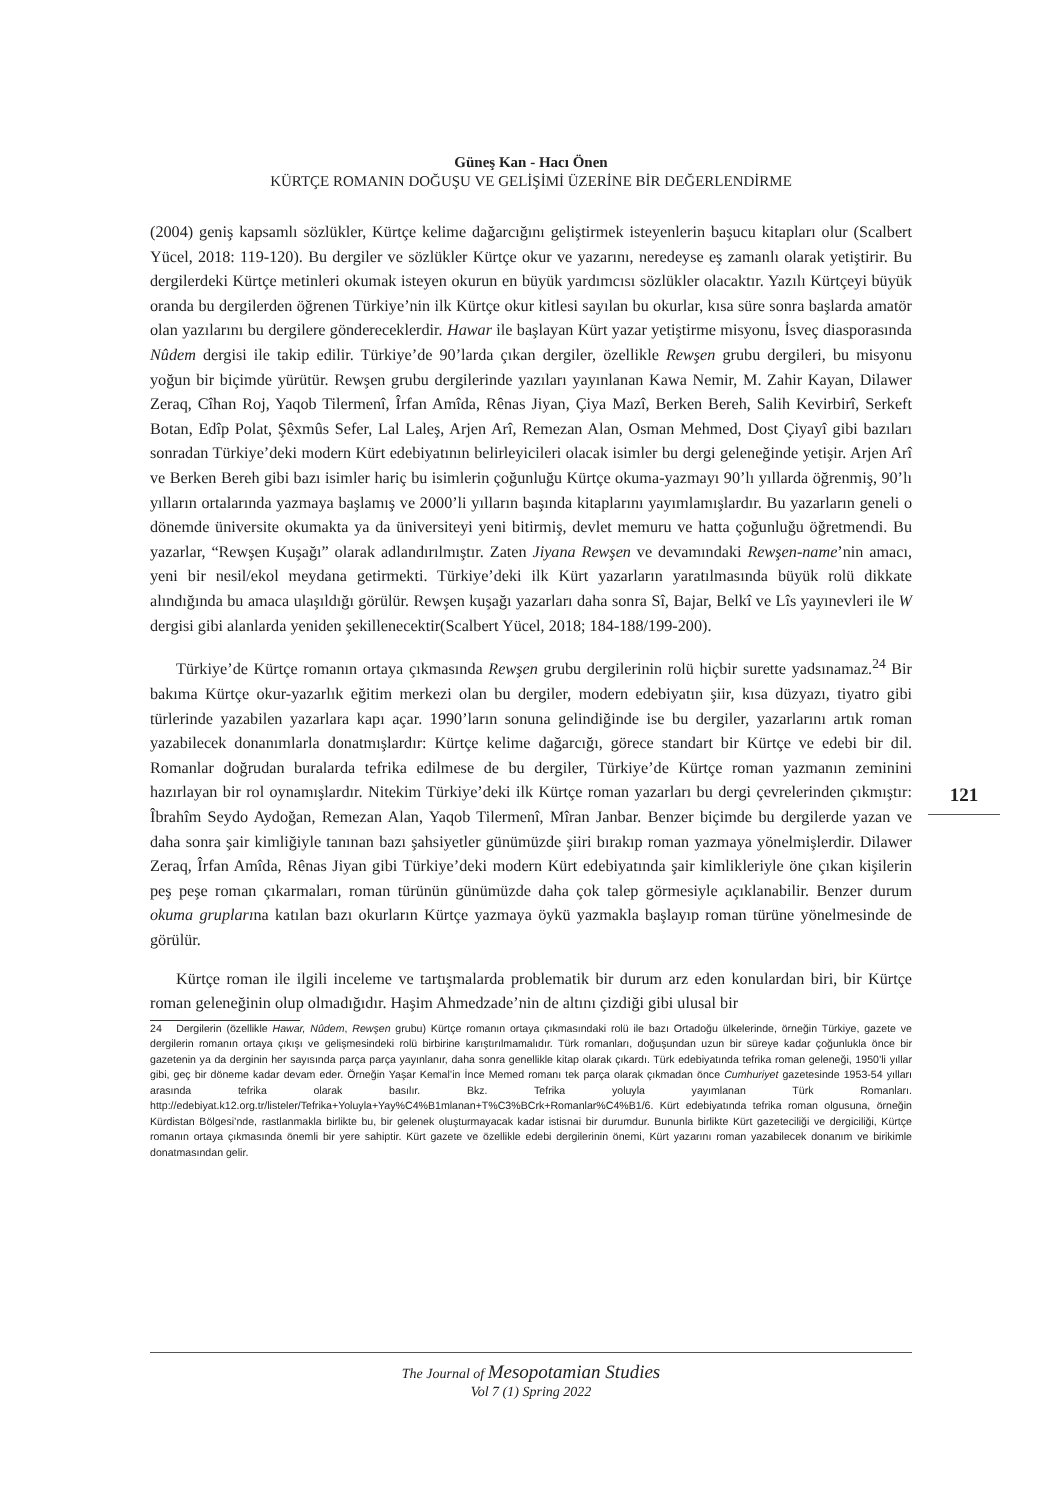Güneş Kan - Hacı Önen
KÜRTÇE ROMANIN DOĞUŞU VE GELİŞİMİ ÜZERİNE BİR DEĞERLENDİRME
121
(2004) geniş kapsamlı sözlükler, Kürtçe kelime dağarcığını geliştirmek isteyenlerin başucu kitapları olur (Scalbert Yücel, 2018: 119-120). Bu dergiler ve sözlükler Kürtçe okur ve yazarını, neredeyse eş zamanlı olarak yetiştirir. Bu dergilerdeki Kürtçe metinleri okumak isteyen okurun en büyük yardımcısı sözlükler olacaktır. Yazılı Kürtçeyi büyük oranda bu dergilerden öğrenen Türkiye’nin ilk Kürtçe okur kitlesi sayılan bu okurlar, kısa süre sonra başlarda amatör olan yazılarını bu dergilere göndereceklerdir. Hawar ile başlayan Kürt yazar yetiştirme misyonu, İsveç diasporasında Nûdem dergisi ile takip edilir. Türkiye’de 90’larda çıkan dergiler, özellikle Rewşen grubu dergileri, bu misyonu yoğun bir biçimde yürütür. Rewşen grubu dergilerinde yazıları yayınlanan Kawa Nemir, M. Zahir Kayan, Dilawer Zeraq, Cîhan Roj, Yaqob Tilermenî, Îrfan Amîda, Rênas Jiyan, Çiya Mazî, Berken Bereh, Salih Kevirbirî, Serkeft Botan, Edîp Polat, Şêxmûs Sefer, Lal Laleş, Arjen Arî, Remezan Alan, Osman Mehmed, Dost Çiyayî gibi bazıları sonradan Türkiye’deki modern Kürt edebiyatının belirleyicileri olacak isimler bu dergi geleneğinde yetişir. Arjen Arî ve Berken Bereh gibi bazı isimler hariç bu isimlerin çoğunluğu Kürtçe okuma-yazmayı 90’lı yıllarda öğrenmiş, 90’lı yılların ortalarında yazmaya başlamış ve 2000’li yılların başında kitaplarını yayımlamışlardır. Bu yazarların geneli o dönemde üniversite okumakta ya da üniversiteyi yeni bitirmiş, devlet memuru ve hatta çoğunluğu öğretmendi. Bu yazarlar, “Rewşen Kuşağı” olarak adlandırılmıştır. Zaten Jiyana Rewşen ve devamındaki Rewşen-name’nin amacı, yeni bir nesil/ekol meydana getirmekti. Türkiye’deki ilk Kürt yazarların yaratılmasında büyük rolü dikkate alındığında bu amaca ulaşıldığı görülür. Rewşen kuşağı yazarları daha sonra Sî, Bajar, Belkî ve Lîs yayınevleri ile W dergisi gibi alanlarda yeniden şekillenecektir(Scalbert Yücel, 2018; 184-188/199-200).
Türkiye’de Kürtçe romanın ortaya çıkmasında Rewşen grubu dergilerinin rolü hiçbir surette yadsınamaz.<sup>24</sup> Bir bakıma Kürtçe okur-yazarlık eğitim merkezi olan bu dergiler, modern edebiyatın şiir, kısa düzyazı, tiyatro gibi türlerinde yazabilen yazarlara kapı açar. 1990’ların sonuna gelindiğinde ise bu dergiler, yazarlarını artık roman yazabilecek donanımlarla donatmışlardır: Kürtçe kelime dağarcığı, görece standart bir Kürtçe ve edebi bir dil. Romanlar doğrudan buralarda tefrika edilmese de bu dergiler, Türkiye’de Kürtçe roman yazmanın zeminini hazırlayan bir rol oynamışlardır. Nitekim Türkiye’deki ilk Kürtçe roman yazarları bu dergi çevrelerinden çıkmıştır: Îbrahîm Seydo Aydoğan, Remezan Alan, Yaqob Tilermenî, Mîran Janbar. Benzer biçimde bu dergilerde yazan ve daha sonra şair kimliğiyle tanınan bazı şahsiyetler günümüzde şiiri bırakıp roman yazmaya yönelmişlerdir. Dilawer Zeraq, Îrfan Amîda, Rênas Jiyan gibi Türkiye’deki modern Kürt edebiyatında şair kimlikleriyle öne çıkan kişilerin peş peşe roman çıkarmaları, roman türünün günümüzde daha çok talep görmesiyle açıklanabilir. Benzer durum okuma gruplarına katılan bazı okurların Kürtçe yazmaya öykü yazmakla başlayıp roman türüne yönelmesinde de görülür.
Kürtçe roman ile ilgili inceleme ve tartışmalarda problematik bir durum arz eden konulardan biri, bir Kürtçe roman geleneğinin olup olmadığıdır. Haşim Ahmedzade’nin de altını çizdiği gibi ulusal bir
24 Dergilerin (özellikle Hawar, Nûdem, Rewşen grubu) Kürtçe romanın ortaya çıkmasındaki rolü ile bazı Ortadoğu ülkelerinde, örneğin Türkiye, gazete ve dergilerin romanın ortaya çıkışı ve gelişmesindeki rolü birbirine karıştırılmamalıdır. Türk romanları, doğuşundan uzun bir süreye kadar çoğunlukla önce bir gazetenin ya da derginin her sayısında parça parça yayınlanır, daha sonra genellikle kitap olarak çıkardı. Türk edebiyatında tefrika roman geleneği, 1950’li yıllar gibi, geç bir döneme kadar devam eder. Örneğin Yaşar Kemal’in İnce Memed romanı tek parça olarak çıkmadan önce Cumhuriyet gazetesinde 1953-54 yılları arasında tefrika olarak basılır. Bkz. Tefrika yoluyla yayımlanan Türk Romanları. http://edebiyat.k12.org.tr/listeler/Tefrika+Yoluyla+Yay%C4%B1mlanan+T%C3%BCrk+Romanlar%C4%B1/6. Kürt edebiyatında tefrika roman olgusuna, örneğin Kürdistan Bölgesi’nde, rastlanmakla birlikte bu, bir gelenek oluşturmayacak kadar istisnai bir durumdur. Bununla birlikte Kürt gazeteciliği ve dergiciliği, Kürtçe romanın ortaya çıkmasında önemli bir yere sahiptir. Kürt gazete ve özellikle edebi dergilerinin önemi, Kürt yazarını roman yazabilecek donanım ve birikimle donatmasından gelir.
The Journal of Mesopotamian Studies
Vol 7 (1) Spring 2022